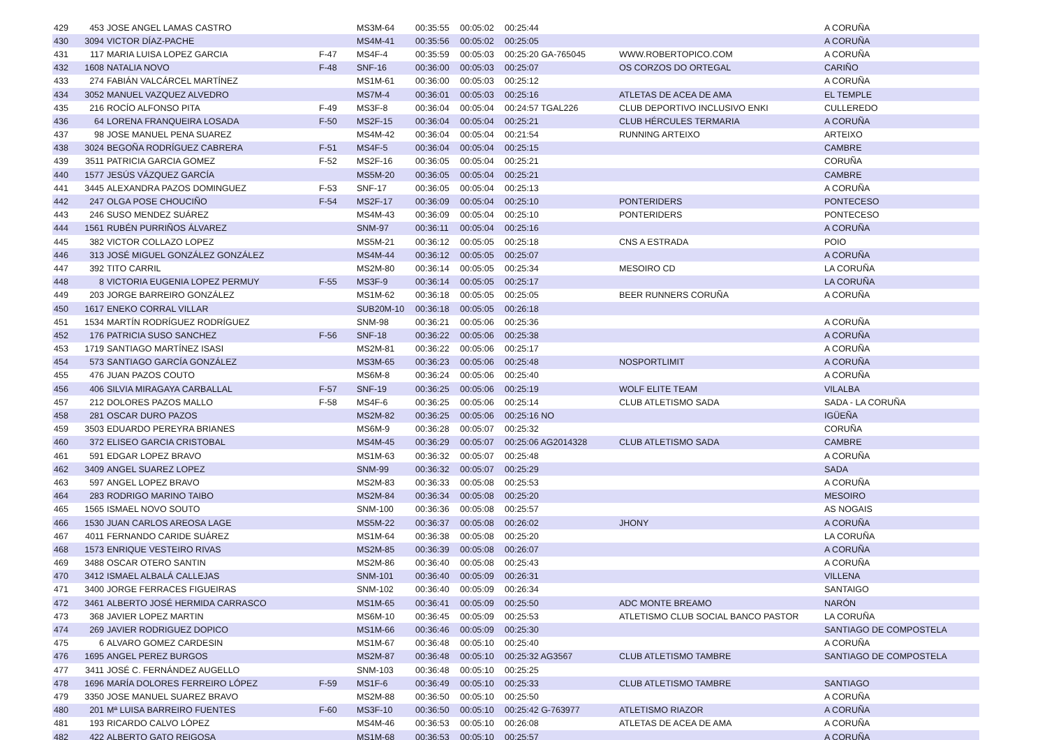| 429 | 453 | JOSE ANGEL LAMAS CASTRO | | MS3M-64 | 00:35:55 | 00:05:02 | 00:25:44 | | A CORUÑA |
| 430 | 3094 | VICTOR DÍAZ-PACHE | | MS4M-41 | 00:35:56 | 00:05:02 | 00:25:05 | | A CORUÑA |
| 431 | 117 | MARIA LUISA LOPEZ GARCIA | F-47 | MS4F-4 | 00:35:59 | 00:05:03 | 00:25:20 GA-765045 | WWW.ROBERTOPICO.COM | A CORUÑA |
| 432 | 1608 | NATALIA NOVO | F-48 | SNF-16 | 00:36:00 | 00:05:03 | 00:25:07 | OS CORZOS DO ORTEGAL | CARIÑO |
| 433 | 274 | FABIÁN VALCÁRCEL MARTÍNEZ | | MS1M-61 | 00:36:00 | 00:05:03 | 00:25:12 | | A CORUÑA |
| 434 | 3052 | MANUEL VAZQUEZ ALVEDRO | | MS7M-4 | 00:36:01 | 00:05:03 | 00:25:16 | ATLETAS DE ACEA DE AMA | EL TEMPLE |
| 435 | 216 | ROCÍO ALFONSO PITA | F-49 | MS3F-8 | 00:36:04 | 00:05:04 | 00:24:57 TGAL226 | CLUB DEPORTIVO INCLUSIVO ENKI | CULLEREDO |
| 436 | 64 | LORENA FRANQUEIRA LOSADA | F-50 | MS2F-15 | 00:36:04 | 00:05:04 | 00:25:21 | CLUB HÉRCULES TERMARIA | A CORUÑA |
| 437 | 98 | JOSE MANUEL PENA SUAREZ | | MS4M-42 | 00:36:04 | 00:05:04 | 00:21:54 | RUNNING ARTEIXO | ARTEIXO |
| 438 | 3024 | BEGOÑA RODRÍGUEZ CABRERA | F-51 | MS4F-5 | 00:36:04 | 00:05:04 | 00:25:15 | | CAMBRE |
| 439 | 3511 | PATRICIA GARCIA GOMEZ | F-52 | MS2F-16 | 00:36:05 | 00:05:04 | 00:25:21 | | CORUÑA |
| 440 | 1577 | JESÚS VÁZQUEZ GARCÍA | | MS5M-20 | 00:36:05 | 00:05:04 | 00:25:21 | | CAMBRE |
| 441 | 3445 | ALEXANDRA PAZOS DOMINGUEZ | F-53 | SNF-17 | 00:36:05 | 00:05:04 | 00:25:13 | | A CORUÑA |
| 442 | 247 | OLGA POSE CHOUCIÑO | F-54 | MS2F-17 | 00:36:09 | 00:05:04 | 00:25:10 | PONTERIDERS | PONTECESO |
| 443 | 246 | SUSO MENDEZ SUÁREZ | | MS4M-43 | 00:36:09 | 00:05:04 | 00:25:10 | PONTERIDERS | PONTECESO |
| 444 | 1561 | RUBÉN PURRIÑOS ÁLVAREZ | | SNM-97 | 00:36:11 | 00:05:04 | 00:25:16 | | A CORUÑA |
| 445 | 382 | VICTOR COLLAZO LOPEZ | | MS5M-21 | 00:36:12 | 00:05:05 | 00:25:18 | CNS A ESTRADA | POIO |
| 446 | 313 | JOSÉ MIGUEL GONZÁLEZ GONZÁLEZ | | MS4M-44 | 00:36:12 | 00:05:05 | 00:25:07 | | A CORUÑA |
| 447 | 392 | TITO CARRIL | | MS2M-80 | 00:36:14 | 00:05:05 | 00:25:34 | MESOIRO CD | LA CORUÑA |
| 448 | 8 | VICTORIA EUGENIA LOPEZ PERMUY | F-55 | MS3F-9 | 00:36:14 | 00:05:05 | 00:25:17 | | LA CORUÑA |
| 449 | 203 | JORGE BARREIRO GONZÁLEZ | | MS1M-62 | 00:36:18 | 00:05:05 | 00:25:05 | BEER RUNNERS CORUÑA | A CORUÑA |
| 450 | 1617 | ENEKO CORRAL VILLAR | | SUB20M-10 | 00:36:18 | 00:05:05 | 00:26:18 | | |
| 451 | 1534 | MARTÍN RODRÍGUEZ RODRÍGUEZ | | SNM-98 | 00:36:21 | 00:05:06 | 00:25:36 | | A CORUÑA |
| 452 | 176 | PATRICIA SUSO SANCHEZ | F-56 | SNF-18 | 00:36:22 | 00:05:06 | 00:25:38 | | A CORUÑA |
| 453 | 1719 | SANTIAGO MARTÍNEZ ISASI | | MS2M-81 | 00:36:22 | 00:05:06 | 00:25:17 | | A CORUÑA |
| 454 | 573 | SANTIAGO GARCÍA GONZÁLEZ | | MS3M-65 | 00:36:23 | 00:05:06 | 00:25:48 | NOSPORTLIMIT | A CORUÑA |
| 455 | 476 | JUAN PAZOS COUTO | | MS6M-8 | 00:36:24 | 00:05:06 | 00:25:40 | | A CORUÑA |
| 456 | 406 | SILVIA MIRAGAYA CARBALLAL | F-57 | SNF-19 | 00:36:25 | 00:05:06 | 00:25:19 | WOLF ELITE TEAM | VILALBA |
| 457 | 212 | DOLORES PAZOS MALLO | F-58 | MS4F-6 | 00:36:25 | 00:05:06 | 00:25:14 | CLUB ATLETISMO SADA | SADA - LA CORUÑA |
| 458 | 281 | OSCAR DURO PAZOS | | MS2M-82 | 00:36:25 | 00:05:06 | 00:25:16 NO | | IGÜEÑA |
| 459 | 3503 | EDUARDO PEREYRA BRIANES | | MS6M-9 | 00:36:28 | 00:05:07 | 00:25:32 | | CORUÑA |
| 460 | 372 | ELISEO GARCIA CRISTOBAL | | MS4M-45 | 00:36:29 | 00:05:07 | 00:25:06 AG2014328 | CLUB ATLETISMO SADA | CAMBRE |
| 461 | 591 | EDGAR LOPEZ BRAVO | | MS1M-63 | 00:36:32 | 00:05:07 | 00:25:48 | | A CORUÑA |
| 462 | 3409 | ANGEL SUAREZ LOPEZ | | SNM-99 | 00:36:32 | 00:05:07 | 00:25:29 | | SADA |
| 463 | 597 | ANGEL LOPEZ BRAVO | | MS2M-83 | 00:36:33 | 00:05:08 | 00:25:53 | | A CORUÑA |
| 464 | 283 | RODRIGO MARINO TAIBO | | MS2M-84 | 00:36:34 | 00:05:08 | 00:25:20 | | MESOIRO |
| 465 | 1565 | ISMAEL NOVO SOUTO | | SNM-100 | 00:36:36 | 00:05:08 | 00:25:57 | | AS NOGAIS |
| 466 | 1530 | JUAN CARLOS AREOSA LAGE | | MS5M-22 | 00:36:37 | 00:05:08 | 00:26:02 | JHONY | A CORUÑA |
| 467 | 4011 | FERNANDO CARIDE SUÁREZ | | MS1M-64 | 00:36:38 | 00:05:08 | 00:25:20 | | LA CORUÑA |
| 468 | 1573 | ENRIQUE VESTEIRO RIVAS | | MS2M-85 | 00:36:39 | 00:05:08 | 00:26:07 | | A CORUÑA |
| 469 | 3488 | OSCAR OTERO SANTIN | | MS2M-86 | 00:36:40 | 00:05:08 | 00:25:43 | | A CORUÑA |
| 470 | 3412 | ISMAEL ALBALÁ CALLEJAS | | SNM-101 | 00:36:40 | 00:05:09 | 00:26:31 | | VILLENA |
| 471 | 3400 | JORGE FERRACES FIGUEIRAS | | SNM-102 | 00:36:40 | 00:05:09 | 00:26:34 | | SANTAIGO |
| 472 | 3461 | ALBERTO JOSÉ HERMIDA CARRASCO | | MS1M-65 | 00:36:41 | 00:05:09 | 00:25:50 | ADC MONTE BREAMO | NARÓN |
| 473 | 368 | JAVIER LOPEZ MARTIN | | MS6M-10 | 00:36:45 | 00:05:09 | 00:25:53 | ATLETISMO CLUB SOCIAL BANCO PASTOR | LA CORUÑA |
| 474 | 269 | JAVIER RODRIGUEZ DOPICO | | MS1M-66 | 00:36:46 | 00:05:09 | 00:25:30 | | SANTIAGO DE COMPOSTELA |
| 475 | 6 | ALVARO GOMEZ CARDESIN | | MS1M-67 | 00:36:48 | 00:05:10 | 00:25:40 | | A CORUÑA |
| 476 | 1695 | ANGEL PEREZ BURGOS | | MS2M-87 | 00:36:48 | 00:05:10 | 00:25:32 AG3567 | CLUB ATLETISMO TAMBRE | SANTIAGO DE COMPOSTELA |
| 477 | 3411 | JOSÉ C. FERNÁNDEZ AUGELLO | | SNM-103 | 00:36:48 | 00:05:10 | 00:25:25 | | |
| 478 | 1696 | MARÍA DOLORES FERREIRO LÓPEZ | F-59 | MS1F-6 | 00:36:49 | 00:05:10 | 00:25:33 | CLUB ATLETISMO TAMBRE | SANTIAGO |
| 479 | 3350 | JOSE MANUEL SUAREZ BRAVO | | MS2M-88 | 00:36:50 | 00:05:10 | 00:25:50 | | A CORUÑA |
| 480 | 201 | Mª LUISA BARREIRO FUENTES | F-60 | MS3F-10 | 00:36:50 | 00:05:10 | 00:25:42 G-763977 | ATLETISMO RIAZOR | A CORUÑA |
| 481 | 193 | RICARDO CALVO LÓPEZ | | MS4M-46 | 00:36:53 | 00:05:10 | 00:26:08 | ATLETAS DE ACEA DE AMA | A CORUÑA |
| 482 | 422 | ALBERTO GATO REIGOSA | | MS1M-68 | 00:36:53 | 00:05:10 | 00:25:57 | | A CORUÑA |